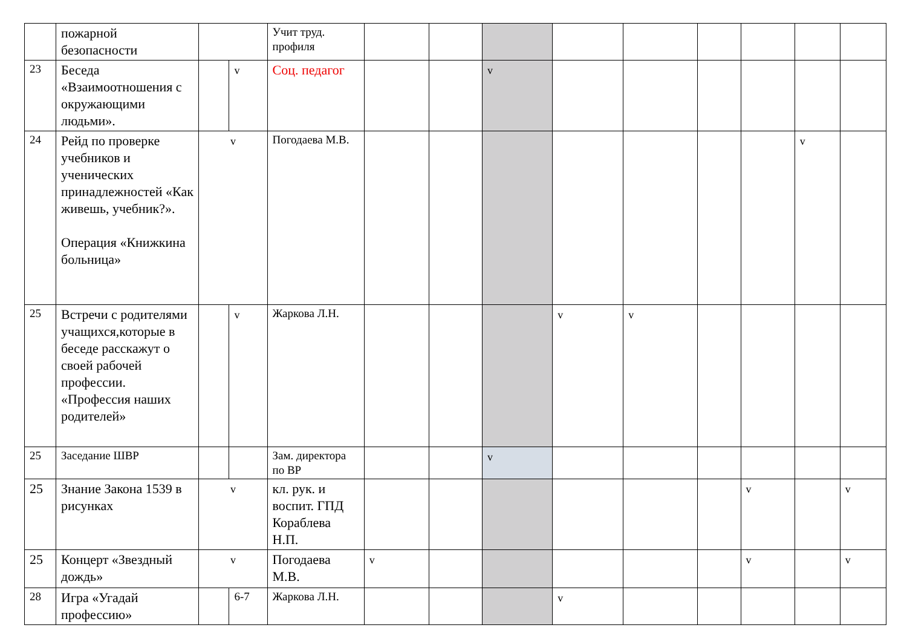| | пожарной безопасности | | | Учит труд. профиля | | | | | | | | | |
| 23 | Беседа «Взаимоотношения с окружающими людьми». | | v | Соц. педагог | | | v | | | | | | |
| 24 | Рейд по проверке учебников и ученических принадлежностей «Как живешь, учебник?». Операция «Книжкина больница» | v | | Погодаева М.В. | | | | | | | | v | |
| 25 | Встречи с родителями учащихся,которые в беседе расскажут о своей рабочей профессии. «Профессия наших родителей» | | v | Жаркова Л.Н. | | | | v | v | | | | |
| 25 | Заседание ШВР | | | Зам. директора по ВР | | | v | | | | | | |
| 25 | Знание Закона 1539 в рисунках | v | | кл. рук. и воспит. ГПД Кораблева Н.П. | | | | | | | v | | v |
| 25 | Концерт «Звездный дождь» | v | | Погодаева М.В. | v | | | | | | v | | v |
| 28 | Игра «Угадай профессию» | | 6-7 | Жаркова Л.Н. | | | | v | | | | | |